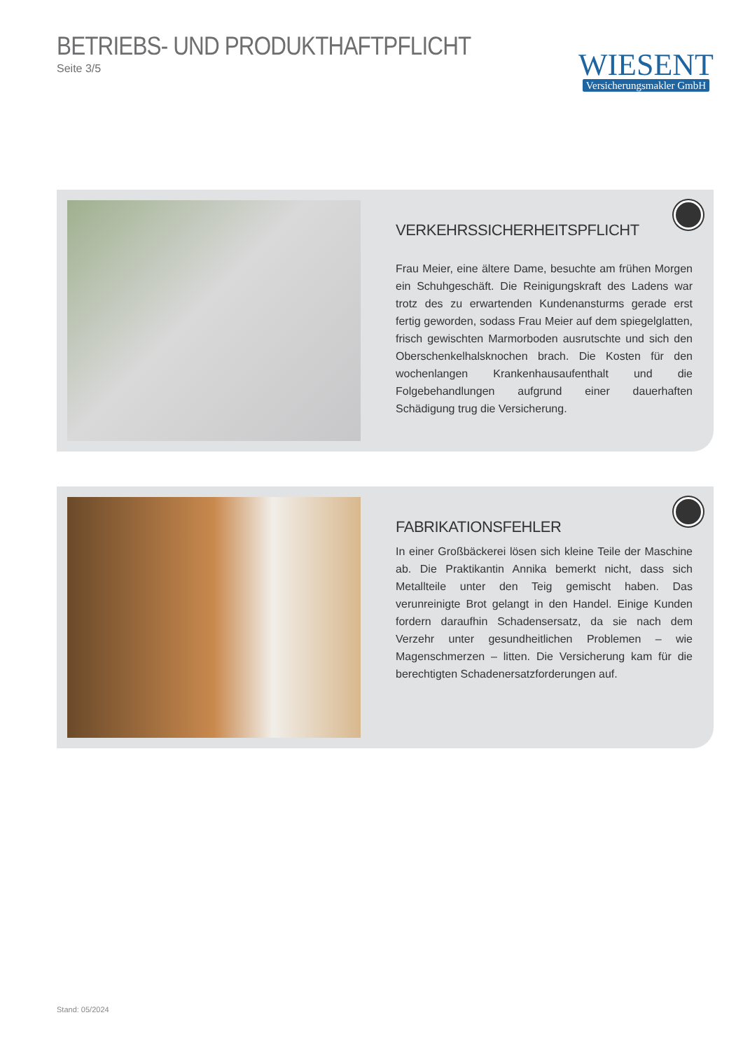BETRIEBS- UND PRODUKTHAFTPFLICHT
Seite 3/5
WIESENT
Versicherungsmakler GmbH
VERKEHRSSICHERHEITSPFLICHT
Frau Meier, eine ältere Dame, besuchte am frühen Morgen ein Schuhgeschäft. Die Reinigungskraft des Ladens war trotz des zu erwartenden Kundenansturms gerade erst fertig geworden, sodass Frau Meier auf dem spiegelglatten, frisch gewischten Marmorboden ausrutschte und sich den Oberschenkelhalsknochen brach. Die Kosten für den wochenlangen Krankenhausaufenthalt und die Folgebehandlungen aufgrund einer dauerhaften Schädigung trug die Versicherung.
FABRIKATIONSFEHLER
In einer Großbäckerei lösen sich kleine Teile der Maschine ab. Die Praktikantin Annika bemerkt nicht, dass sich Metallteile unter den Teig gemischt haben. Das verunreinigte Brot gelangt in den Handel. Einige Kunden fordern daraufhin Schadensersatz, da sie nach dem Verzehr unter gesundheitlichen Problemen – wie Magenschmerzen – litten. Die Versicherung kam für die berechtigten Schadenersatzforderungen auf.
Stand: 05/2024